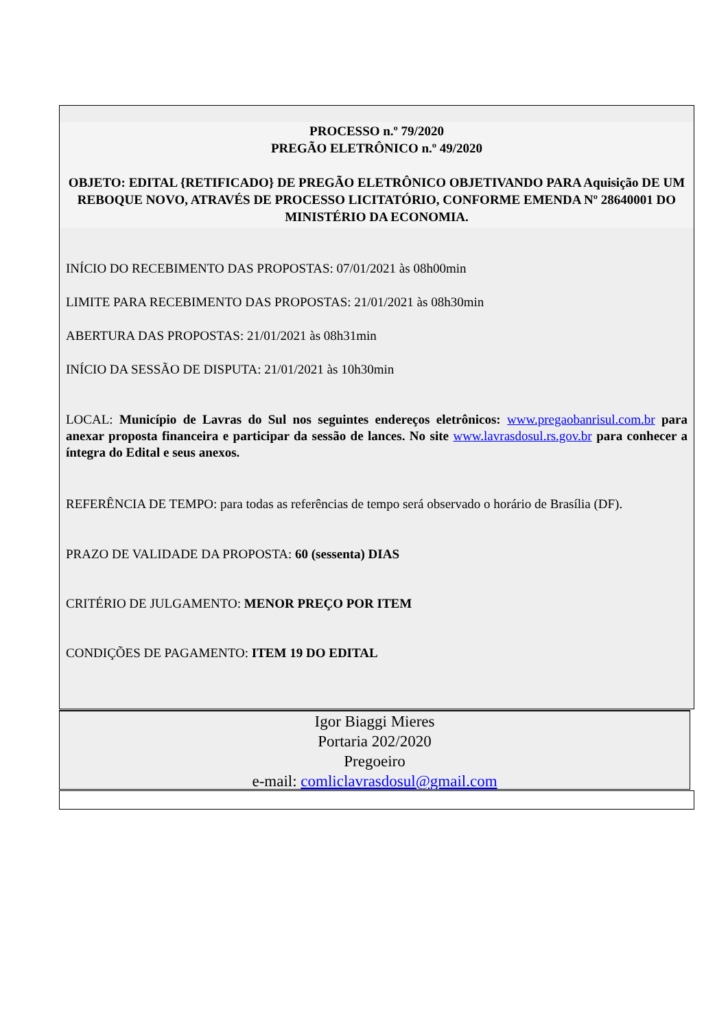PROCESSO n.º 79/2020
PREGÃO ELETRÔNICO n.º 49/2020
OBJETO: EDITAL {RETIFICADO} DE PREGÃO ELETRÔNICO OBJETIVANDO PARA Aquisição DE UM REBOQUE NOVO, ATRAVÉS DE PROCESSO LICITATÓRIO, CONFORME EMENDA Nº 28640001 DO MINISTÉRIO DA ECONOMIA.
INÍCIO DO RECEBIMENTO DAS PROPOSTAS: 07/01/2021 às 08h00min
LIMITE PARA RECEBIMENTO DAS PROPOSTAS: 21/01/2021 às 08h30min
ABERTURA DAS PROPOSTAS: 21/01/2021 às 08h31min
INÍCIO DA SESSÃO DE DISPUTA: 21/01/2021 às 10h30min
LOCAL: Município de Lavras do Sul nos seguintes endereços eletrônicos: www.pregaobanrisul.com.br para anexar proposta financeira e participar da sessão de lances. No site www.lavrasdosul.rs.gov.br para conhecer a íntegra do Edital e seus anexos.
REFERÊNCIA DE TEMPO: para todas as referências de tempo será observado o horário de Brasília (DF).
PRAZO DE VALIDADE DA PROPOSTA: 60 (sessenta) DIAS
CRITÉRIO DE JULGAMENTO: MENOR PREÇO POR ITEM
CONDIÇÕES DE PAGAMENTO: ITEM 19 DO EDITAL
Igor Biaggi Mieres
Portaria 202/2020
Pregoeiro
e-mail: comliclavrasdosul@gmail.com